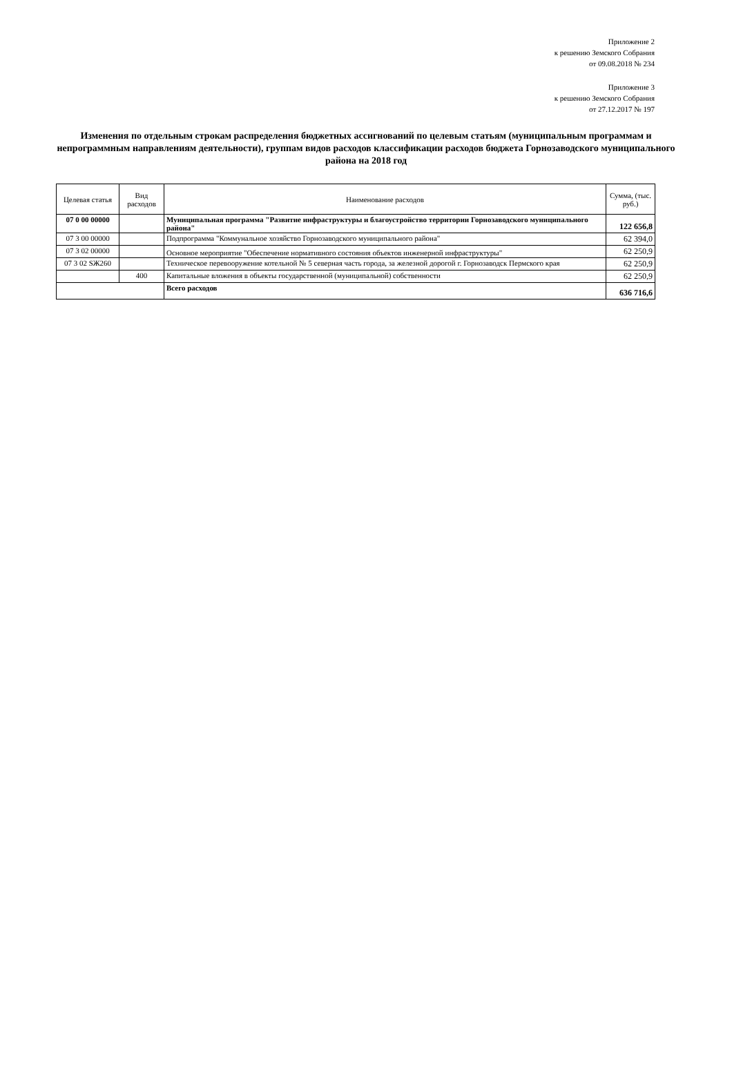Приложение 2
к решению Земского Собрания
от 09.08.2018 № 234
Приложение 3
к решению Земского Собрания
от 27.12.2017 № 197
Изменения по отдельным строкам распределения бюджетных ассигнований по целевым статьям (муниципальным программам и непрограммным направлениям деятельности), группам видов расходов классификации расходов бюджета Горнозаводского муниципального района на 2018 год
| Целевая статья | Вид расходов | Наименование расходов | Сумма, (тыс. руб.) |
| --- | --- | --- | --- |
| 07 0 00 00000 | | Муниципальная программа "Развитие инфраструктуры и благоустройство территории Горнозаводского муниципального района" | 122 656,8 |
| 07 3 00 00000 | | Подпрограмма "Коммунальное хозяйство Горнозаводского муниципального района" | 62 394,0 |
| 07 3 02 00000 | | Основное мероприятие "Обеспечение нормативного состояния объектов инженерной инфраструктуры" | 62 250,9 |
| 07 3 02 SЖ260 | | Техническое перевооружение котельной № 5 северная часть города, за железной дорогой г. Горнозаводск Пермского края | 62 250,9 |
| | 400 | Капитальные вложения в объекты государственной (муниципальной) собственности | 62 250,9 |
| | | Всего расходов | 636 716,6 |